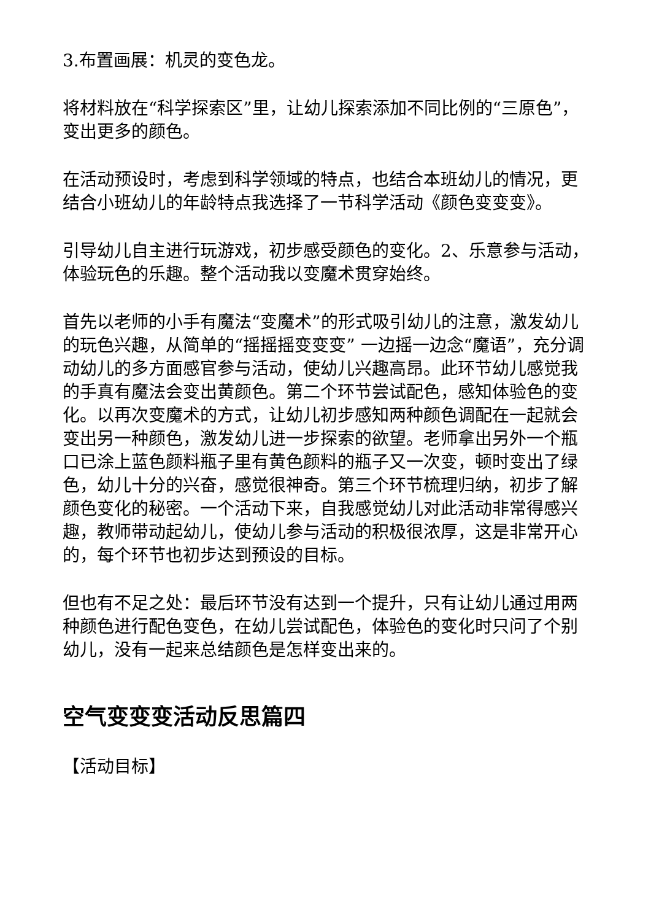3.布置画展：机灵的变色龙。
将材料放在“科学探索区”里，让幼儿探索添加不同比例的“三原色”，变出更多的颜色。
在活动预设时，考虑到科学领域的特点，也结合本班幼儿的情况，更结合小班幼儿的年龄特点我选择了一节科学活动《颜色变变变》。
引导幼儿自主进行玩游戏，初步感受颜色的变化。2、乐意参与活动，体验玩色的乐趣。整个活动我以变魔术贯穿始终。
首先以老师的小手有魔法“变魔术”的形式吸引幼儿的注意，激发幼儿的玩色兴趣，从简单的“摇摇摇变变变” 一边摇一边念“魔语”，充分调动幼儿的多方面感官参与活动，使幼儿兴趣高昂。此环节幼儿感觉我的手真有魔法会变出黄颜色。第二个环节尝试配色，感知体验色的变化。以再次变魔术的方式，让幼儿初步感知两种颜色调配在一起就会变出另一种颜色，激发幼儿进一步探索的欲望。老师拿出另外一个瓶口已涂上蓝色颜料瓶子里有黄色颜料的瓶子又一次变，顿时变出了绿色，幼儿十分的兴奋，感觉很神奇。第三个环节梳理归纳，初步了解颜色变化的秘密。一个活动下来，自我感觉幼儿对此活动非常得感兴趣，教师带动起幼儿，使幼儿参与活动的积极很浓厚，这是非常开心的，每个环节也初步达到预设的目标。
但也有不足之处：最后环节没有达到一个提升，只有让幼儿通过用两种颜色进行配色变色，在幼儿尝试配色，体验色的变化时只问了个别幼儿，没有一起来总结颜色是怎样变出来的。
空气变变变活动反思篇四
【活动目标】